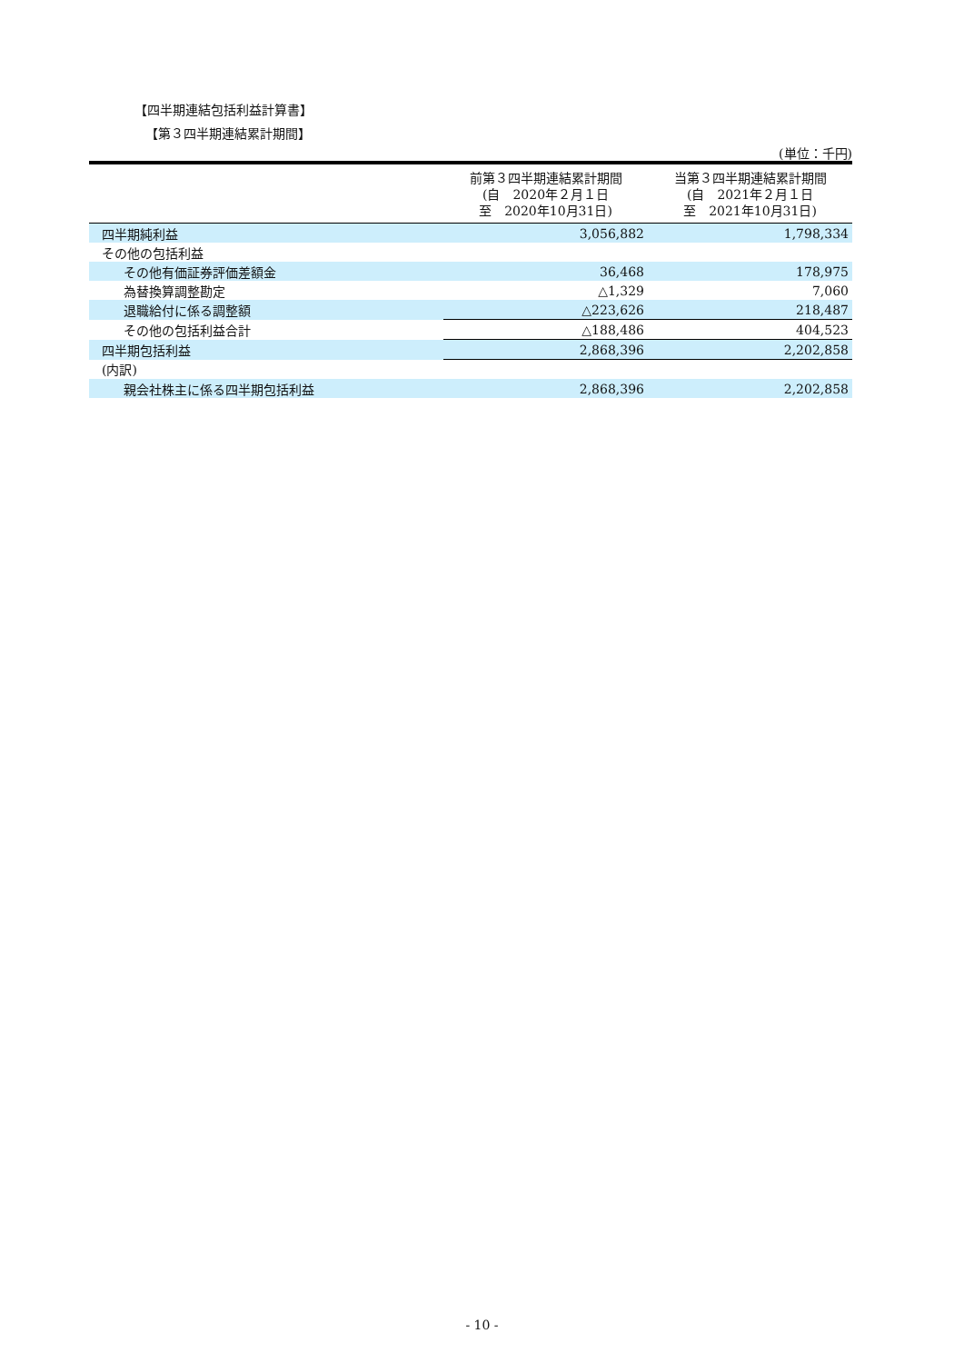【四半期連結包括利益計算書】
【第３四半期連結累計期間】
(単位：千円)
| | 前第３四半期連結累計期間 (自 2020年２月１日 至 2020年10月31日) | 当第３四半期連結累計期間 (自 2021年２月１日 至 2021年10月31日) |
| --- | --- | --- |
| 四半期純利益 | 3,056,882 | 1,798,334 |
| その他の包括利益 | | |
| その他有価証券評価差額金 | 36,468 | 178,975 |
| 為替換算調整勘定 | △1,329 | 7,060 |
| 退職給付に係る調整額 | △223,626 | 218,487 |
| その他の包括利益合計 | △188,486 | 404,523 |
| 四半期包括利益 | 2,868,396 | 2,202,858 |
| (内訳) | | |
| 親会社株主に係る四半期包括利益 | 2,868,396 | 2,202,858 |
- 10 -